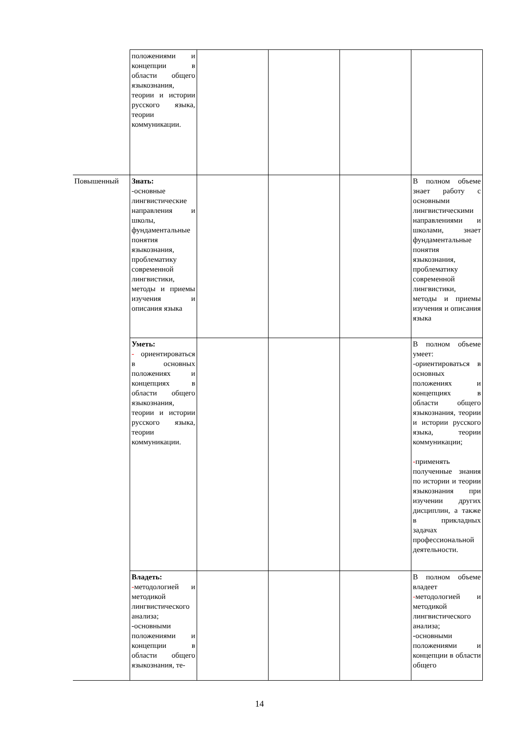| | положениями и концепции в области общего языкознания, теории и истории русского языка, теории коммуникации. | | | | |
| Повышенный | Знать: -основные лингвистические направления и школы, фундаментальные понятия языкознания, проблематику современной лингвистики, методы и приемы изучения и описания языка | | | | В полном объеме знает работу с основными лингвистическими направлениями и школами, знает фундаментальные понятия языкознания, проблематику современной лингвистики, методы и приемы изучения и описания языка |
| | Уметь: - ориентироваться в основных положениях и концепциях в области общего языкознания, теории и истории русского языка, теории коммуникации. | | | | В полном объеме умеет: -ориентироваться в основных положениях и концепциях в области общего языкознания, теории и истории русского языка, теории коммуникации; - применять полученные знания по истории и теории языкознания при изучении других дисциплин, а также в прикладных задачах профессиональной деятельности. |
| | Владеть: - методологией и методикой лингвистического анализа; - основными положениями и концепции в области общего языкознания, те- | | | | В полном объеме владеет - методологией и методикой лингвистического анализа; - основными положениями и концепции в области общего |
14